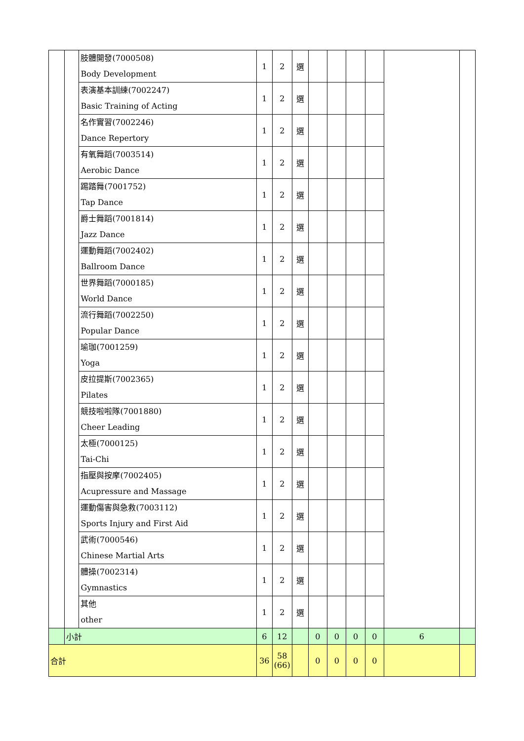| | | 肢體開發(7000508) Body Development | 1 | 2 | 選 | | | | | | |
| | | 表演基本訓練(7002247) Basic Training of Acting | 1 | 2 | 選 | | | | | | |
| | | 名作實習(7002246) Dance Repertory | 1 | 2 | 選 | | | | | | |
| | | 有氧舞蹈(7003514) Aerobic Dance | 1 | 2 | 選 | | | | | | |
| | | 踢踏舞(7001752) Tap Dance | 1 | 2 | 選 | | | | | | |
| | | 爵士舞蹈(7001814) Jazz Dance | 1 | 2 | 選 | | | | | | |
| | | 運動舞蹈(7002402) Ballroom Dance | 1 | 2 | 選 | | | | | | |
| | | 世界舞蹈(7000185) World Dance | 1 | 2 | 選 | | | | | | |
| | | 流行舞蹈(7002250) Popular Dance | 1 | 2 | 選 | | | | | | |
| | | 瑜珈(7001259) Yoga | 1 | 2 | 選 | | | | | | |
| | | 皮拉提斯(7002365) Pilates | 1 | 2 | 選 | | | | | | |
| | | 競技啦啦隊(7001880) Cheer Leading | 1 | 2 | 選 | | | | | | |
| | | 太極(7000125) Tai-Chi | 1 | 2 | 選 | | | | | | |
| | | 指壓與按摩(7002405) Acupressure and Massage | 1 | 2 | 選 | | | | | | |
| | | 運動傷害與急救(7003112) Sports Injury and First Aid | 1 | 2 | 選 | | | | | | |
| | | 武術(7000546) Chinese Martial Arts | 1 | 2 | 選 | | | | | | |
| | | 體操(7002314) Gymnastics | 1 | 2 | 選 | | | | | | |
| | | 其他 other | 1 | 2 | 選 | | | | | | |
| | 小計 | | 6 | 12 | | 0 | 0 | 0 | 0 | 6 | |
| 合計 | | | 36 | 58 (66) | | 0 | 0 | 0 | 0 | | |